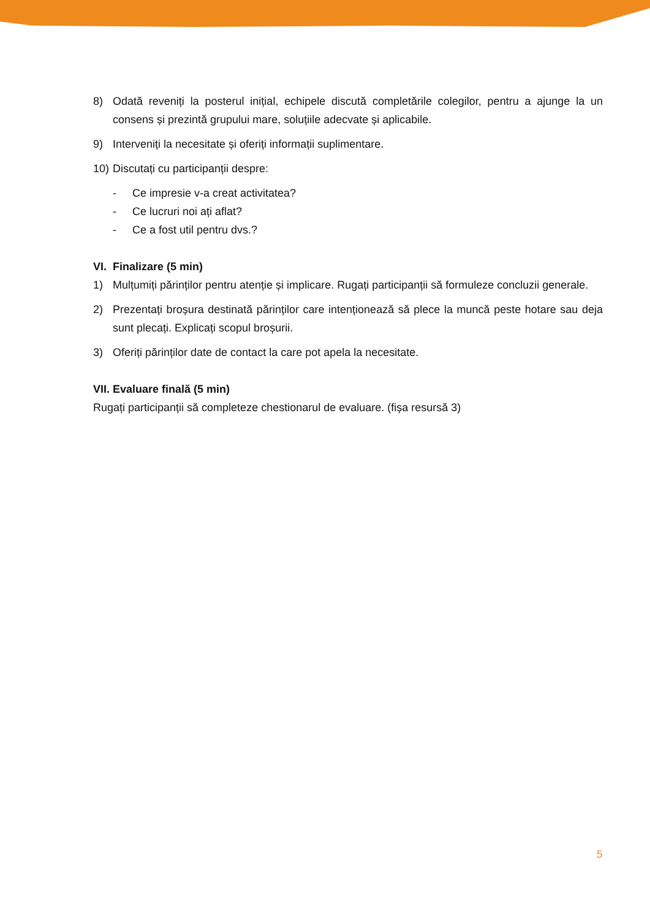8) Odată reveniți la posterul inițial, echipele discută completările colegilor, pentru a ajunge la un consens și prezintă grupului mare, soluțiile adecvate și aplicabile.
9) Interveniți la necesitate și oferiți informații suplimentare.
10) Discutați cu participanții despre:
- Ce impresie v-a creat activitatea?
- Ce lucruri noi ați aflat?
- Ce a fost util pentru dvs.?
VI. Finalizare (5 min)
1) Mulțumiți părinților pentru atenție și implicare. Rugați participanții să formuleze concluzii generale.
2) Prezentați broșura destinată părinților care intenționează să plece la muncă peste hotare sau deja sunt plecați. Explicați scopul broșurii.
3) Oferiți părinților date de contact la care pot apela la necesitate.
VII. Evaluare finală (5 min)
Rugați participanții să completeze chestionarul de evaluare. (fișa resursă 3)
5